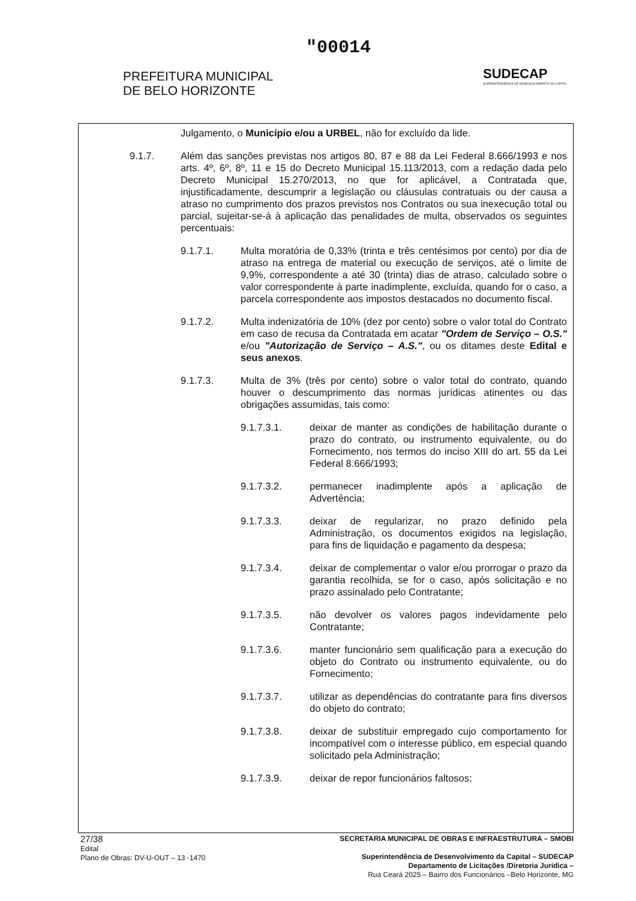"00014
PREFEITURA MUNICIPAL
DE BELO HORIZONTE
SUDECAP
SUPERINTENDÊNCIA DE DESENVOLVIMENTO DA CAPITAL
Julgamento, o Município e/ou a URBEL, não for excluído da lide.
9.1.7. Além das sanções previstas nos artigos 80, 87 e 88 da Lei Federal 8.666/1993 e nos arts. 4º, 6º, 8º, 11 e 15 do Decreto Municipal 15.113/2013, com a redação dada pelo Decreto Municipal 15.270/2013, no que for aplicável, a Contratada que, injustificadamente, descumprir a legislação ou cláusulas contratuais ou der causa a atraso no cumprimento dos prazos previstos nos Contratos ou sua inexecução total ou parcial, sujeitar-se-á à aplicação das penalidades de multa, observados os seguintes percentuais:
9.1.7.1. Multa moratória de 0,33% (trinta e três centésimos por cento) por dia de atraso na entrega de material ou execução de serviços, até o limite de 9,9%, correspondente a até 30 (trinta) dias de atraso, calculado sobre o valor correspondente à parte inadimplente, excluída, quando for o caso, a parcela correspondente aos impostos destacados no documento fiscal.
9.1.7.2. Multa indenizatória de 10% (dez por cento) sobre o valor total do Contrato em caso de recusa da Contratada em acatar "Ordem de Serviço – O.S." e/ou "Autorização de Serviço – A.S.", ou os ditames deste Edital e seus anexos.
9.1.7.3. Multa de 3% (três por cento) sobre o valor total do contrato, quando houver o descumprimento das normas jurídicas atinentes ou das obrigações assumidas, tais como:
9.1.7.3.1. deixar de manter as condições de habilitação durante o prazo do contrato, ou instrumento equivalente, ou do Fornecimento, nos termos do inciso XIII do art. 55 da Lei Federal 8.666/1993;
9.1.7.3.2. permanecer inadimplente após a aplicação de Advertência;
9.1.7.3.3. deixar de regularizar, no prazo definido pela Administração, os documentos exigidos na legislação, para fins de liquidação e pagamento da despesa;
9.1.7.3.4. deixar de complementar o valor e/ou prorrogar o prazo da garantia recolhida, se for o caso, após solicitação e no prazo assinalado pelo Contratante;
9.1.7.3.5. não devolver os valores pagos indevidamente pelo Contratante;
9.1.7.3.6. manter funcionário sem qualificação para a execução do objeto do Contrato ou instrumento equivalente, ou do Fornecimento;
9.1.7.3.7. utilizar as dependências do contratante para fins diversos do objeto do contrato;
9.1.7.3.8. deixar de substituir empregado cujo comportamento for incompatível com o interesse público, em especial quando solicitado pela Administração;
9.1.7.3.9. deixar de repor funcionários faltosos;
27/38
Edital
Plano de Obras: DV-U-OUT – 13 -1470
SECRETARIA MUNICIPAL DE OBRAS E INFRAESTRUTURA – SMOBI
Superintendência de Desenvolvimento da Capital – SUDECAP
Departamento de Licitações /Diretoria Jurídica –
Rua Ceará 2025 – Bairro dos Funcionários –Belo Horizonte, MG